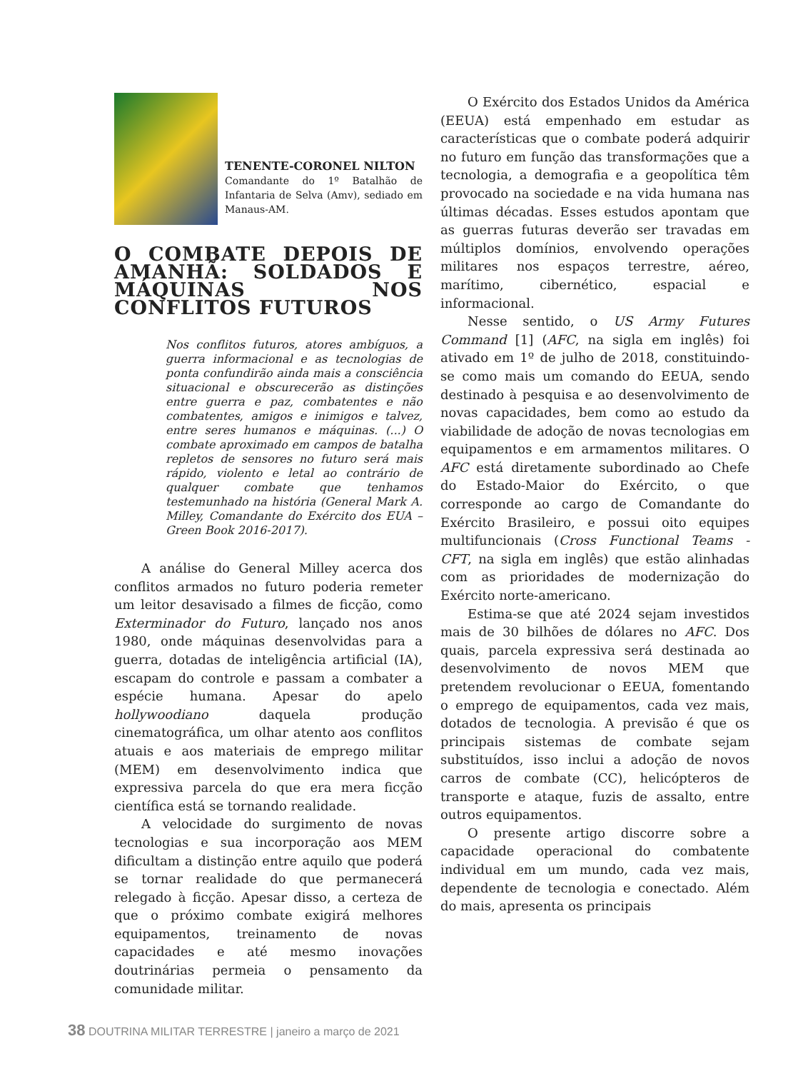TENENTE-CORONEL NILTON
Comandante do 1º Batalhão de Infantaria de Selva (Amv), sediado em Manaus-AM.
O COMBATE DEPOIS DE AMANHÃ: SOLDADOS E MÁQUINAS NOS CONFLITOS FUTUROS
Nos conflitos futuros, atores ambíguos, a guerra informacional e as tecnologias de ponta confundirão ainda mais a consciência situacional e obscurecerão as distinções entre guerra e paz, combatentes e não combatentes, amigos e inimigos e talvez, entre seres humanos e máquinas. (...) O combate aproximado em campos de batalha repletos de sensores no futuro será mais rápido, violento e letal ao contrário de qualquer combate que tenhamos testemunhado na história (General Mark A. Milley, Comandante do Exército dos EUA – Green Book 2016-2017).
A análise do General Milley acerca dos conflitos armados no futuro poderia remeter um leitor desavisado a filmes de ficção, como Exterminador do Futuro, lançado nos anos 1980, onde máquinas desenvolvidas para a guerra, dotadas de inteligência artificial (IA), escapam do controle e passam a combater a espécie humana. Apesar do apelo hollywoodiano daquela produção cinematográfica, um olhar atento aos conflitos atuais e aos materiais de emprego militar (MEM) em desenvolvimento indica que expressiva parcela do que era mera ficção científica está se tornando realidade.
A velocidade do surgimento de novas tecnologias e sua incorporação aos MEM dificultam a distinção entre aquilo que poderá se tornar realidade do que permanecerá relegado à ficção. Apesar disso, a certeza de que o próximo combate exigirá melhores equipamentos, treinamento de novas capacidades e até mesmo inovações doutrinárias permeia o pensamento da comunidade militar.
O Exército dos Estados Unidos da América (EEUA) está empenhado em estudar as características que o combate poderá adquirir no futuro em função das transformações que a tecnologia, a demografia e a geopolítica têm provocado na sociedade e na vida humana nas últimas décadas. Esses estudos apontam que as guerras futuras deverão ser travadas em múltiplos domínios, envolvendo operações militares nos espaços terrestre, aéreo, marítimo, cibernético, espacial e informacional.
Nesse sentido, o US Army Futures Command [1] (AFC, na sigla em inglês) foi ativado em 1º de julho de 2018, constituindo-se como mais um comando do EEUA, sendo destinado à pesquisa e ao desenvolvimento de novas capacidades, bem como ao estudo da viabilidade de adoção de novas tecnologias em equipamentos e em armamentos militares. O AFC está diretamente subordinado ao Chefe do Estado-Maior do Exército, o que corresponde ao cargo de Comandante do Exército Brasileiro, e possui oito equipes multifuncionais (Cross Functional Teams - CFT, na sigla em inglês) que estão alinhadas com as prioridades de modernização do Exército norte-americano.
Estima-se que até 2024 sejam investidos mais de 30 bilhões de dólares no AFC. Dos quais, parcela expressiva será destinada ao desenvolvimento de novos MEM que pretendem revolucionar o EEUA, fomentando o emprego de equipamentos, cada vez mais, dotados de tecnologia. A previsão é que os principais sistemas de combate sejam substituídos, isso inclui a adoção de novos carros de combate (CC), helicópteros de transporte e ataque, fuzis de assalto, entre outros equipamentos.
O presente artigo discorre sobre a capacidade operacional do combatente individual em um mundo, cada vez mais, dependente de tecnologia e conectado. Além do mais, apresenta os principais
38 DOUTRINA MILITAR TERRESTRE | janeiro a março de 2021